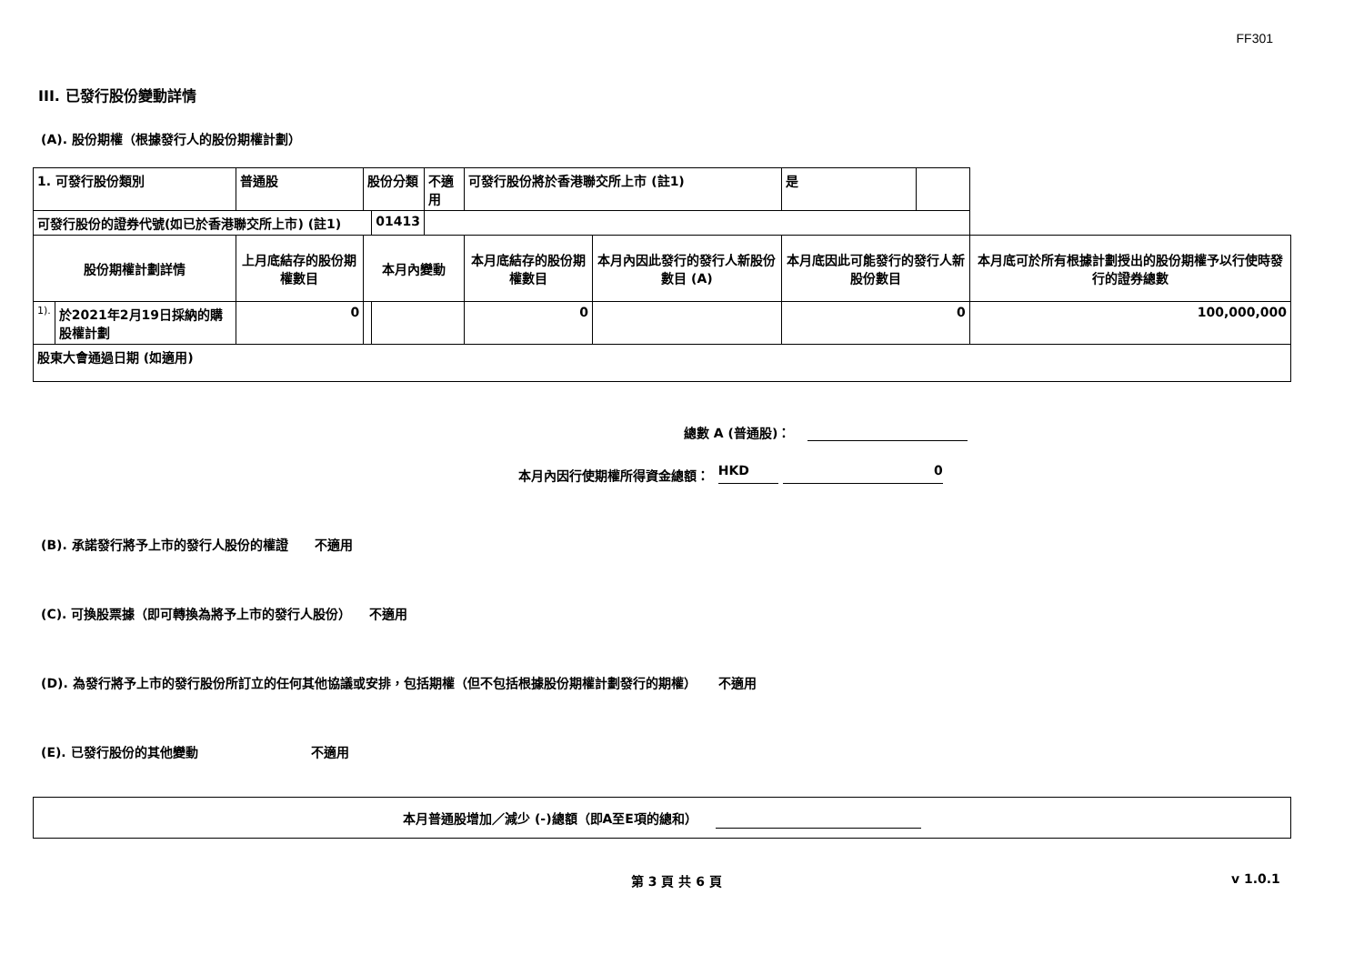FF301
III. 已發行股份變動詳情
(A). 股份期權（根據發行人的股份期權計劃）
| 1. 可發行股份類別 | | 普通股 | 股份分類 | | 不適用 | 可發行股份將於香港聯交所上市 (註1) | | 是 | | |
| 可發行股份的證券代號(如已於香港聯交所上市) (註1) | | | | 01413 | | | | | | |
| 股份期權計劃詳情 | | 上月底結存的股份期權數目 | 本月內變動 | | | 本月底結存的股份期權數目 | 本月內因此發行的發行人新股份數目 (A) | 本月底因此可能發行的發行人新股份數目 | | 本月底可於所有根據計劃授出的股份期權予以行使時發行的證券總數 |
| 1). | 於2021年2月19日採納的購股權計劃 | 0 | | | | 0 | | 0 | | 100,000,000 |
| 股東大會通過日期 (如適用) | | | | | | | | | | |
總數 A (普通股)：
本月內因行使期權所得資金總額： HKD 0
(B). 承諾發行將予上市的發行人股份的權證 不適用
(C). 可換股票據（即可轉換為將予上市的發行人股份） 不適用
(D). 為發行將予上市的發行股份所訂立的任何其他協議或安排，包括期權（但不包括根據股份期權計劃發行的期權） 不適用
(E). 已發行股份的其他變動 不適用
本月普通股增加／減少 (-)總額（即A至E項的總和）
第 3 頁 共 6 頁 v 1.0.1